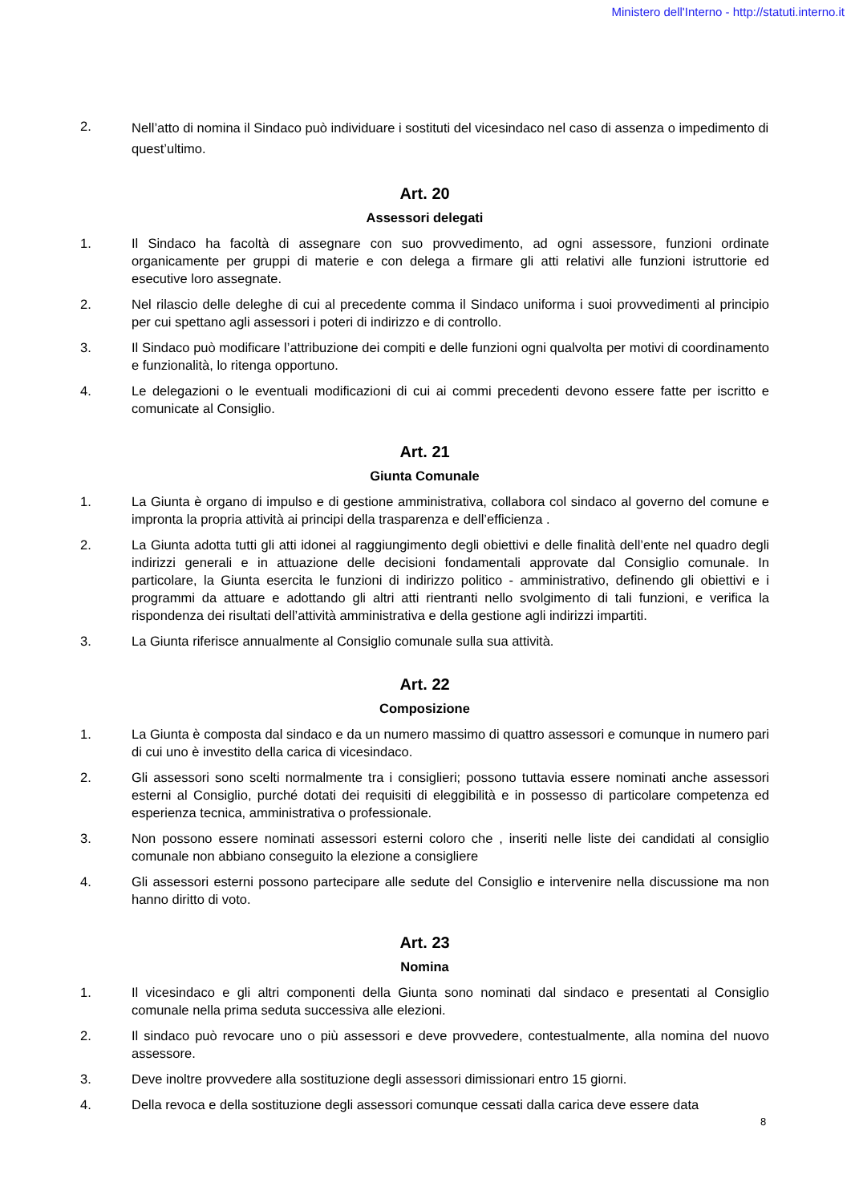Ministero dell'Interno - http://statuti.interno.it
2.
Nell’atto di nomina il Sindaco può individuare i sostituti del vicesindaco nel caso di assenza o impedimento di quest’ultimo.
Art. 20
Assessori delegati
1. Il Sindaco ha facoltà di assegnare con suo provvedimento, ad ogni assessore, funzioni ordinate organicamente per gruppi di materie e con delega a firmare gli atti relativi alle funzioni istruttorie ed esecutive loro assegnate.
2. Nel rilascio delle deleghe di cui al precedente comma il Sindaco uniforma i suoi provvedimenti al principio per cui spettano agli assessori i poteri di indirizzo e di controllo.
3. Il Sindaco può modificare l’attribuzione dei compiti e delle funzioni ogni qualvolta per motivi di coordinamento e funzionalità, lo ritenga opportuno.
4. Le delegazioni o le eventuali modificazioni di cui ai commi precedenti devono essere fatte per iscritto e comunicate al Consiglio.
Art. 21
Giunta Comunale
1. La Giunta è organo di impulso e di gestione amministrativa, collabora col sindaco al governo del comune e impronta la propria attività ai principi della trasparenza e dell’efficienza .
2. La Giunta adotta tutti gli atti idonei al raggiungimento degli obiettivi e delle finalità dell’ente nel quadro degli indirizzi generali e in attuazione delle decisioni fondamentali approvate dal Consiglio comunale. In particolare, la Giunta esercita le funzioni di indirizzo politico - amministrativo, definendo gli obiettivi e i programmi da attuare e adottando gli altri atti rientranti nello svolgimento di tali funzioni, e verifica la rispondenza dei risultati dell’attività amministrativa e della gestione agli indirizzi impartiti.
3. La Giunta riferisce annualmente al Consiglio comunale sulla sua attività.
Art. 22
Composizione
1. La Giunta è composta dal sindaco e da un numero massimo di quattro assessori e comunque in numero pari di cui uno è investito della carica di vicesindaco.
2. Gli assessori sono scelti normalmente tra i consiglieri; possono tuttavia essere nominati anche assessori esterni al Consiglio, purché dotati dei requisiti di eleggibilità e in possesso di particolare competenza ed esperienza tecnica, amministrativa o professionale.
3. Non possono essere nominati assessori esterni coloro che , inseriti nelle liste dei candidati al consiglio comunale non abbiano conseguito la elezione a consigliere
4. Gli assessori esterni possono partecipare alle sedute del Consiglio e intervenire nella discussione ma non hanno diritto di voto.
Art. 23
Nomina
1. Il vicesindaco e gli altri componenti della Giunta sono nominati dal sindaco e presentati al Consiglio comunale nella prima seduta successiva alle elezioni.
2. Il sindaco può revocare uno o più assessori e deve provvedere, contestualmente, alla nomina del nuovo assessore.
3. Deve inoltre provvedere alla sostituzione degli assessori dimissionari entro 15 giorni.
4. Della revoca e della sostituzione degli assessori comunque cessati dalla carica deve essere data
8